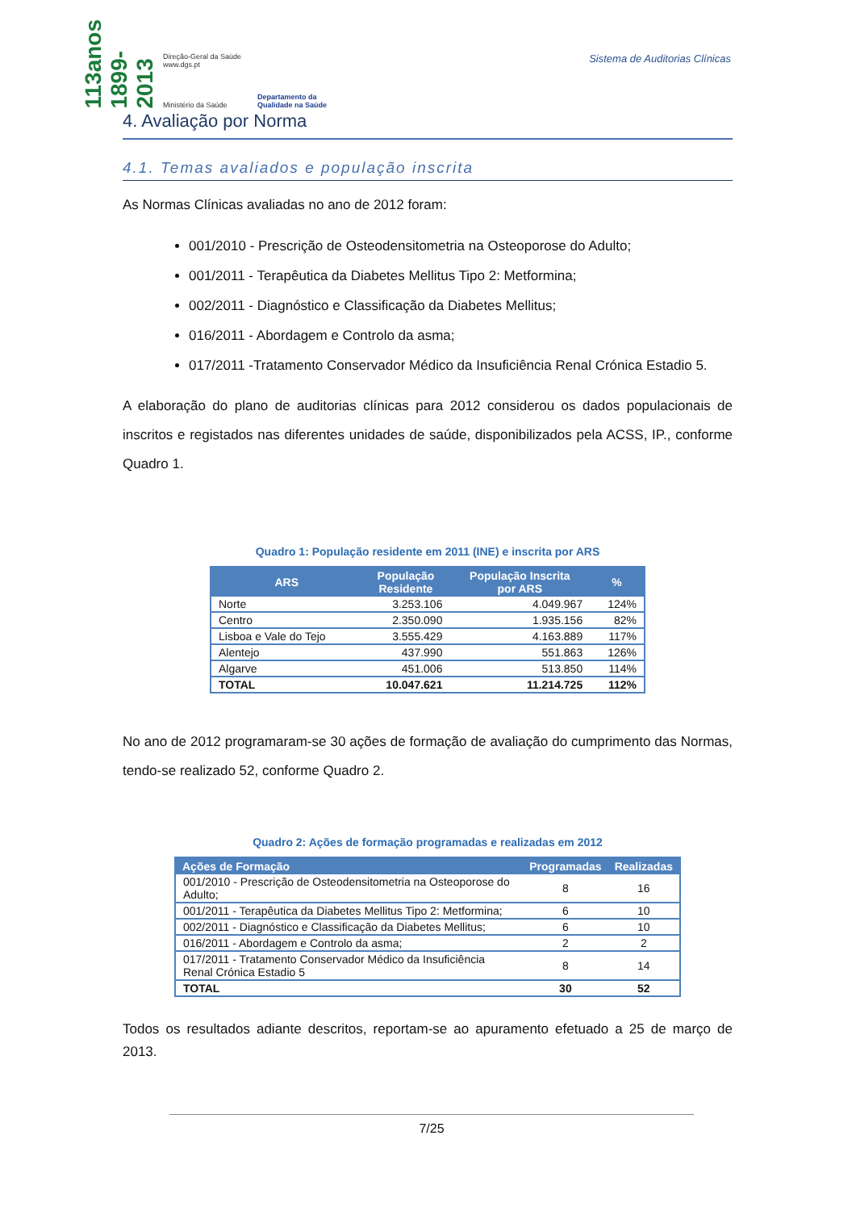113anos 1899-2013
Direção-Geral da Saúde
www.dgs.pt
Ministério da Saúde
Departamento da
Qualidade na Saúde
Sistema de Auditorias Clínicas
4. Avaliação por Norma
4.1. Temas avaliados e população inscrita
As Normas Clínicas avaliadas no ano de 2012 foram:
001/2010 - Prescrição de Osteodensitometria na Osteoporose do Adulto;
001/2011 - Terapêutica da Diabetes Mellitus Tipo 2: Metformina;
002/2011 - Diagnóstico e Classificação da Diabetes Mellitus;
016/2011 - Abordagem e Controlo da asma;
017/2011 -Tratamento Conservador Médico da Insuficiência Renal Crónica Estadio 5.
A elaboração do plano de auditorias clínicas para 2012 considerou os dados populacionais de inscritos e registados nas diferentes unidades de saúde, disponibilizados pela ACSS, IP., conforme Quadro 1.
Quadro 1: População residente em 2011 (INE) e inscrita por ARS
| ARS | População Residente | População Inscrita por ARS | % |
| --- | --- | --- | --- |
| Norte | 3.253.106 | 4.049.967 | 124% |
| Centro | 2.350.090 | 1.935.156 | 82% |
| Lisboa e Vale do Tejo | 3.555.429 | 4.163.889 | 117% |
| Alentejo | 437.990 | 551.863 | 126% |
| Algarve | 451.006 | 513.850 | 114% |
| TOTAL | 10.047.621 | 11.214.725 | 112% |
No ano de 2012 programaram-se 30 ações de formação de avaliação do cumprimento das Normas, tendo-se realizado 52, conforme Quadro 2.
Quadro 2: Ações de formação programadas e realizadas em 2012
| Ações de Formação | Programadas | Realizadas |
| --- | --- | --- |
| 001/2010 - Prescrição de Osteodensitometria na Osteoporose do Adulto; | 8 | 16 |
| 001/2011 - Terapêutica da Diabetes Mellitus Tipo 2: Metformina; | 6 | 10 |
| 002/2011 - Diagnóstico e Classificação da Diabetes Mellitus; | 6 | 10 |
| 016/2011 - Abordagem e Controlo da asma; | 2 | 2 |
| 017/2011 - Tratamento Conservador Médico da Insuficiência Renal Crónica Estadio 5 | 8 | 14 |
| TOTAL | 30 | 52 |
Todos os resultados adiante descritos, reportam-se ao apuramento efetuado a 25 de março de 2013.
7/25